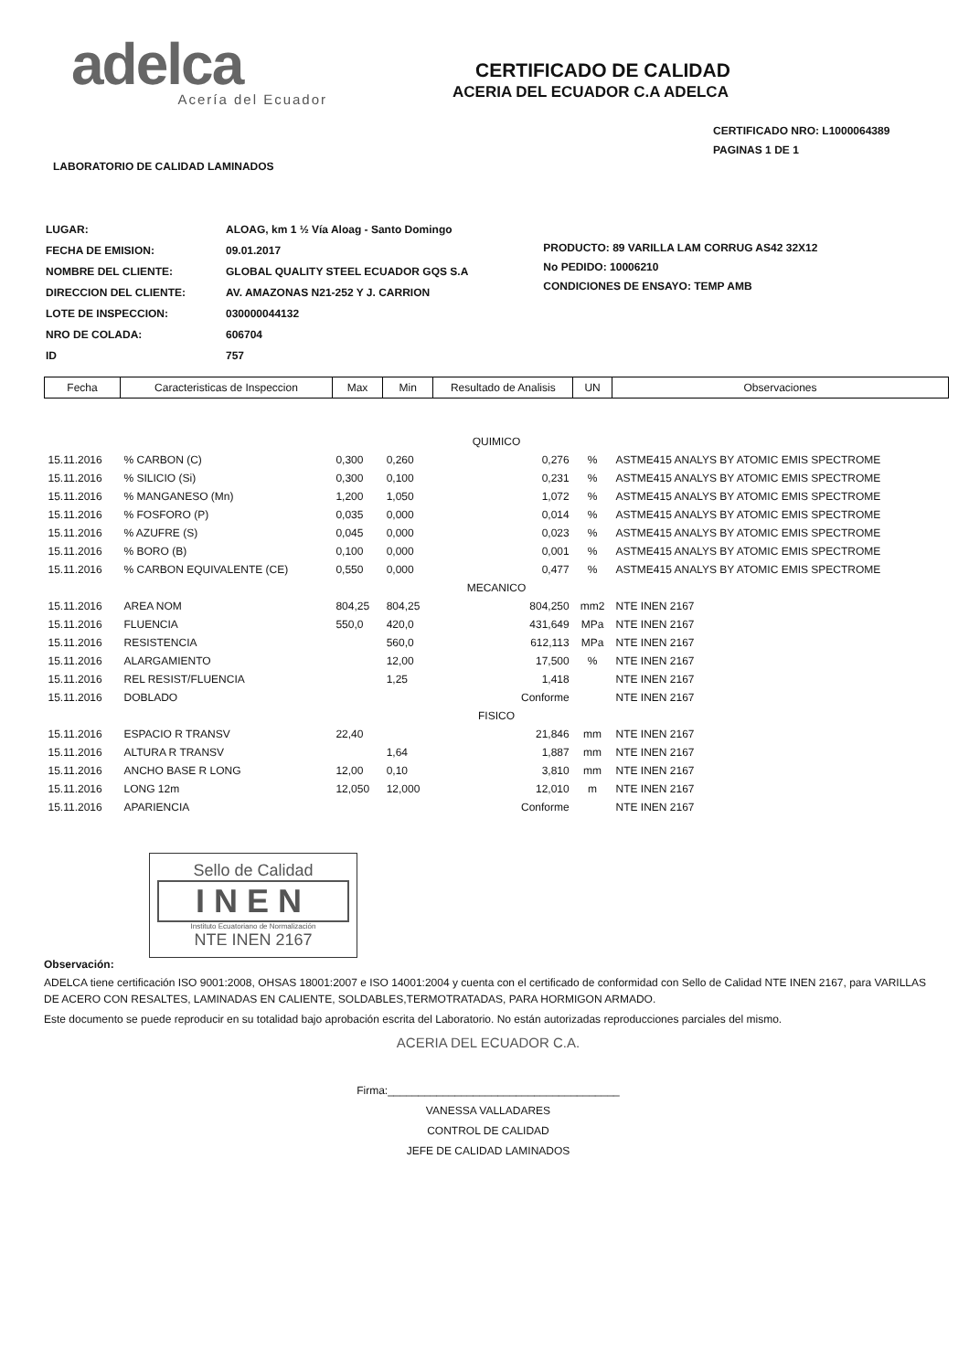adelca
Acería del Ecuador
CERTIFICADO DE CALIDAD
ACERIA DEL ECUADOR C.A ADELCA
CERTIFICADO NRO: L1000064389
PAGINAS 1 DE 1
LABORATORIO DE CALIDAD LAMINADOS
| LUGAR: | ALOAG, km 1 ½ Vía Aloag - Santo Domingo |
| FECHA DE EMISION: | 09.01.2017 |
| NOMBRE DEL CLIENTE: | GLOBAL QUALITY STEEL ECUADOR GQS S.A |
| DIRECCION DEL CLIENTE: | AV. AMAZONAS N21-252 Y J. CARRION |
| LOTE DE INSPECCION: | 030000044132 |
| NRO DE COLADA: | 606704 |
| ID | 757 |
PRODUCTO: 89 VARILLA LAM CORRUG AS42 32X12
No PEDIDO: 10006210
CONDICIONES DE ENSAYO: TEMP AMB
| Fecha | Caracteristicas de Inspeccion | Max | Min | Resultado de Analisis | UN | Observaciones |
| --- | --- | --- | --- | --- | --- | --- |
| QUIMICO | | | | | | |
| 15.11.2016 | % CARBON (C) | 0,300 | 0,260 | 0,276 | % | ASTME415 ANALYS BY ATOMIC EMIS SPECTROME |
| 15.11.2016 | % SILICIO (Si) | 0,300 | 0,100 | 0,231 | % | ASTME415 ANALYS BY ATOMIC EMIS SPECTROME |
| 15.11.2016 | % MANGANESO (Mn) | 1,200 | 1,050 | 1,072 | % | ASTME415 ANALYS BY ATOMIC EMIS SPECTROME |
| 15.11.2016 | % FOSFORO (P) | 0,035 | 0,000 | 0,014 | % | ASTME415 ANALYS BY ATOMIC EMIS SPECTROME |
| 15.11.2016 | % AZUFRE (S) | 0,045 | 0,000 | 0,023 | % | ASTME415 ANALYS BY ATOMIC EMIS SPECTROME |
| 15.11.2016 | % BORO (B) | 0,100 | 0,000 | 0,001 | % | ASTME415 ANALYS BY ATOMIC EMIS SPECTROME |
| 15.11.2016 | % CARBON EQUIVALENTE (CE) | 0,550 | 0,000 | 0,477 | % | ASTME415 ANALYS BY ATOMIC EMIS SPECTROME |
| MECANICO | | | | | | |
| 15.11.2016 | AREA NOM | 804,25 | 804,25 | 804,250 | mm2 | NTE INEN 2167 |
| 15.11.2016 | FLUENCIA | 550,0 | 420,0 | 431,649 | MPa | NTE INEN 2167 |
| 15.11.2016 | RESISTENCIA | | 560,0 | 612,113 | MPa | NTE INEN 2167 |
| 15.11.2016 | ALARGAMIENTO | | 12,00 | 17,500 | % | NTE INEN 2167 |
| 15.11.2016 | REL RESIST/FLUENCIA | | 1,25 | 1,418 | | NTE INEN 2167 |
| 15.11.2016 | DOBLADO | | | Conforme | | NTE INEN 2167 |
| FISICO | | | | | | |
| 15.11.2016 | ESPACIO R TRANSV | 22,40 | | 21,846 | mm | NTE INEN 2167 |
| 15.11.2016 | ALTURA R TRANSV | | 1,64 | 1,887 | mm | NTE INEN 2167 |
| 15.11.2016 | ANCHO BASE R LONG | 12,00 | 0,10 | 3,810 | mm | NTE INEN 2167 |
| 15.11.2016 | LONG 12m | 12,050 | 12,000 | 12,010 | m | NTE INEN 2167 |
| 15.11.2016 | APARIENCIA | | | Conforme | | NTE INEN 2167 |
Sello de Calidad
INEN
Instituto Ecuatoriano de Normalización
NTE INEN 2167
Observación:
ADELCA tiene certificación ISO 9001:2008, OHSAS 18001:2007 e ISO 14001:2004 y cuenta con el certificado de conformidad con Sello de Calidad NTE INEN 2167, para VARILLAS DE ACERO CON RESALTES, LAMINADAS EN CALIENTE, SOLDABLES,TERMOTRATADAS, PARA HORMIGON ARMADO.
Este documento se puede reproducir en su totalidad bajo aprobación escrita del Laboratorio. No están autorizadas reproducciones parciales del mismo.
ACERIA DEL ECUADOR C.A.
Firma:______________________________________
VANESSA VALLADARES
CONTROL DE CALIDAD
JEFE DE CALIDAD LAMINADOS